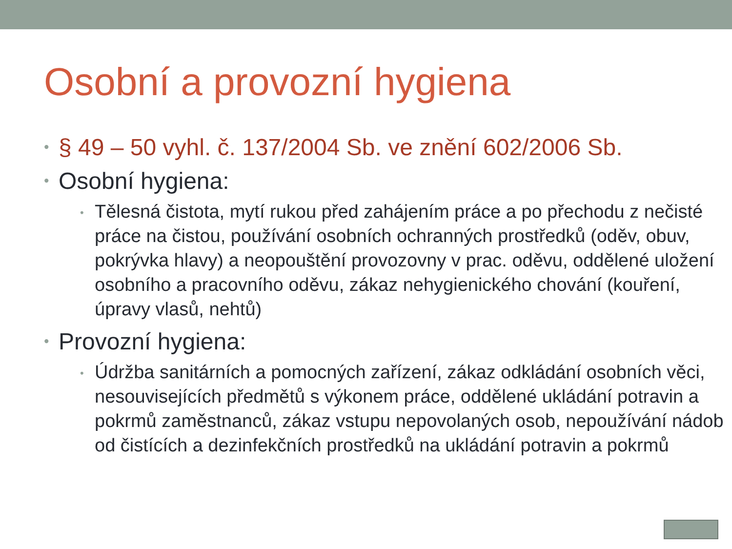Osobní a provozní hygiena
• § 49 – 50 vyhl. č. 137/2004 Sb. ve znění 602/2006 Sb.
• Osobní hygiena:
• Tělesná čistota, mytí rukou před zahájením práce a po přechodu z nečisté práce na čistou, používání osobních ochranných prostředků (oděv, obuv, pokrývka hlavy) a neopouštění provozovny v prac. oděvu, oddělené uložení osobního a pracovního oděvu, zákaz nehygienického chování (kouření, úpravy vlasů, nehtů)
• Provozní hygiena:
• Údržba sanitárních a pomocných zařízení, zákaz odkládání osobních věci, nesouvisejících předmětů s výkonem práce, oddělené ukládání potravin a pokrmů zaměstnanců, zákaz vstupu nepovolaných osob, nepoužívání nádob od čistících a dezinfekčních prostředků na ukládání potravin a pokrmů